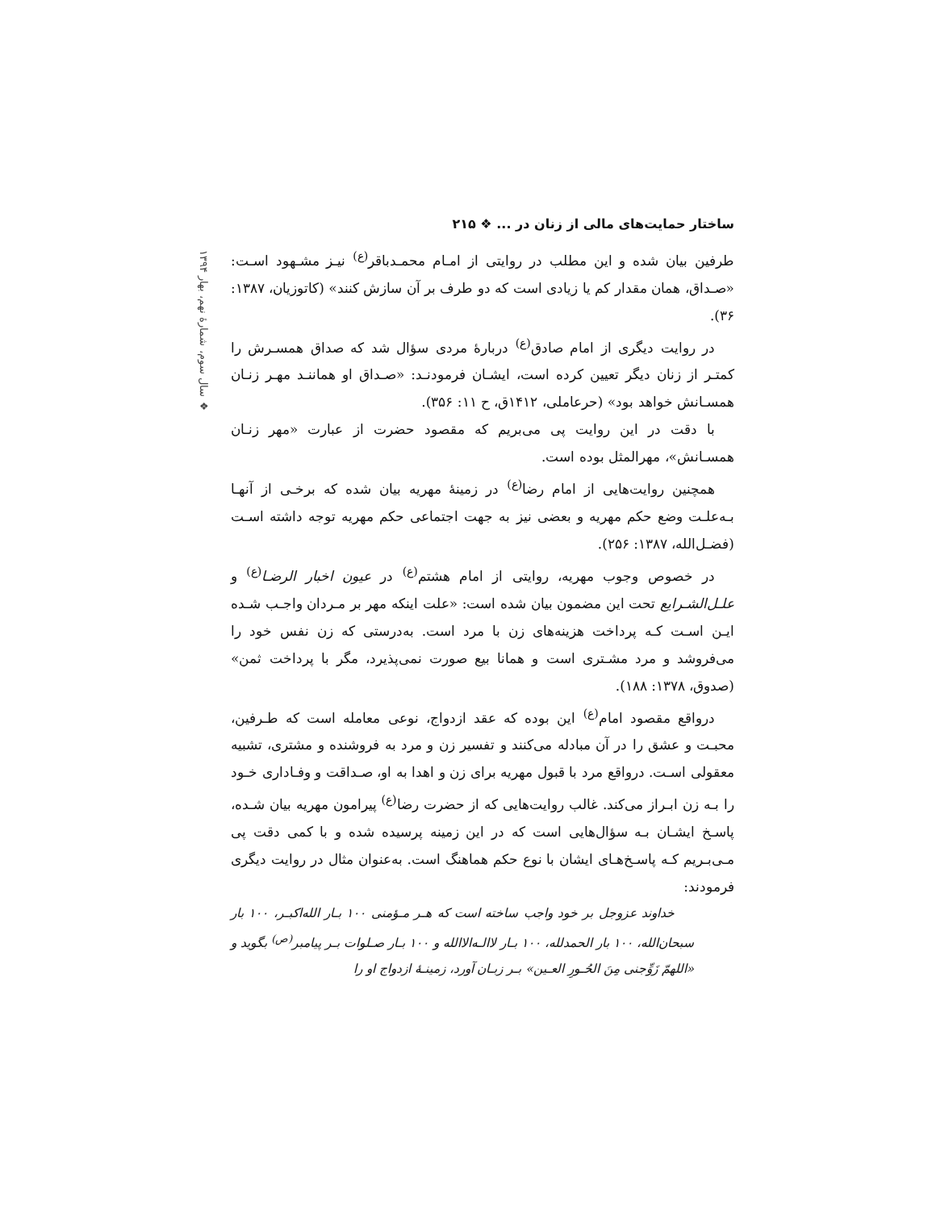ساختار حمایت‌های مالی از زنان در ... ❖ ۲۱۵
❖ سال سوم، شمارهٔ نهم، بهار ۱۳۹۴
طرفین بیان شده و این مطلب در روایتی از امـام محمـدباقر<sup>(ع)</sup> نیـز مشـهود اسـت: «صـداق، همان مقدار کم یا زیادی است که دو طرف بر آن سازش کنند» (کاتوزیان، ۱۳۸۷: ۳۶).
در روایت دیگری از امام صادق<sup>(ع)</sup> دربارهٔ مردی سؤال شد که صداق همسـرش را کمتـر از زنان دیگر تعیین کرده است، ایشـان فرمودنـد: «صـداق او هماننـد مهـر زنـان همسـانش خواهد بود» (حرعاملی، ۱۴۱۲ق، ح ۱۱: ۳۵۶).
با دقت در این روایت پی می‌بریم که مقصود حضرت از عبارت «مهر زنـان همسـانش»، مهرالمثل بوده است.
همچنین روایت‌هایی از امام رضا<sup>(ع)</sup> در زمینهٔ مهریه بیان شده که برخـی از آنهـا بـه‌علـت وضع حکم مهریه و بعضی نیز به جهت اجتماعی حکم مهریه توجه داشته اسـت (فضـل‌الله، ۱۳۸۷: ۲۵۶).
در خصوص وجوب مهریه، روایتی از امام هشتم<sup>(ع)</sup> در عیون اخبار الرضـا<sup>(ع)</sup> و علـل‌الشـرایع تحت این مضمون بیان شده است: «علت اینکه مهر بر مـردان واجـب شـده ایـن اسـت کـه پرداخت هزینه‌های زن با مرد است. به‌درستی که زن نفس خود را می‌فروشد و مرد مشـتری است و همانا بیع صورت نمی‌پذیرد، مگر با پرداخت ثمن» (صدوق، ۱۳۷۸: ۱۸۸).
درواقع مقصود امام<sup>(ع)</sup> این بوده که عقد ازدواج، نوعی معامله است که طـرفین، محبـت و عشق را در آن مبادله می‌کنند و تفسیر زن و مرد به فروشنده و مشتری، تشبیه معقولی اسـت. درواقع مرد با قبول مهریه برای زن و اهدا به او، صـداقت و وفـاداری خـود را بـه زن ابـراز می‌کند. غالب روایت‌هایی که از حضرت رضا<sup>(ع)</sup> پیرامون مهریه بیان شـده، پاسـخ ایشـان بـه سؤال‌هایی است که در این زمینه پرسیده شده و با کمی دقت پی مـی‌بـریم کـه پاسـخ‌هـای ایشان با نوع حکم هماهنگ است. به‌عنوان مثال در روایت دیگری فرمودند:
خداوند عزوجل بر خود واجب ساخته است که هـر مـؤمنی ۱۰۰ بـار الله‌اکبـر، ۱۰۰ بار سبحان‌الله، ۱۰۰ بار الحمدلله، ۱۰۰ بـار لاالـه‌الاالله و ۱۰۰ بـار صـلوات بـر پیامبر<sup>(ص)</sup> بگوید و «اللهمّ زَوِّجنی مِنَ الحُـورِ العـین» بـر زبـان آورد، زمینـهٔ ازدواج او را